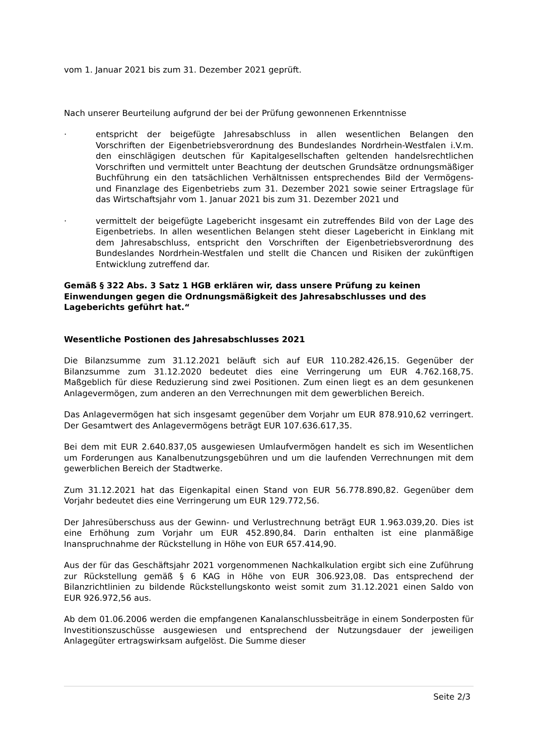vom 1. Januar 2021 bis zum 31. Dezember 2021 geprüft.
Nach unserer Beurteilung aufgrund der bei der Prüfung gewonnenen Erkenntnisse
· entspricht der beigefügte Jahresabschluss in allen wesentlichen Belangen den Vorschriften der Eigenbetriebsverordnung des Bundeslandes Nordrhein-Westfalen i.V.m. den einschlägigen deutschen für Kapitalgesellschaften geltenden handelsrechtlichen Vorschriften und vermittelt unter Beachtung der deutschen Grundsätze ordnungsmäßiger Buchführung ein den tatsächlichen Verhältnissen entsprechendes Bild der Vermögens- und Finanzlage des Eigenbetriebs zum 31. Dezember 2021 sowie seiner Ertragslage für das Wirtschaftsjahr vom 1. Januar 2021 bis zum 31. Dezember 2021 und
· vermittelt der beigefügte Lagebericht insgesamt ein zutreffendes Bild von der Lage des Eigenbetriebs. In allen wesentlichen Belangen steht dieser Lagebericht in Einklang mit dem Jahresabschluss, entspricht den Vorschriften der Eigenbetriebsverordnung des Bundeslandes Nordrhein-Westfalen und stellt die Chancen und Risiken der zukünftigen Entwicklung zutreffend dar.
Gemäß § 322 Abs. 3 Satz 1 HGB erklären wir, dass unsere Prüfung zu keinen Einwendungen gegen die Ordnungsmäßigkeit des Jahresabschlusses und des Lageberichts geführt hat.“
Wesentliche Postionen des Jahresabschlusses 2021
Die Bilanzsumme zum 31.12.2021 beläuft sich auf EUR 110.282.426,15. Gegenüber der Bilanzsumme zum 31.12.2020 bedeutet dies eine Verringerung um EUR 4.762.168,75. Maßgeblich für diese Reduzierung sind zwei Positionen. Zum einen liegt es an dem gesunkenen Anlagevermögen, zum anderen an den Verrechnungen mit dem gewerblichen Bereich.
Das Anlagevermögen hat sich insgesamt gegenüber dem Vorjahr um EUR 878.910,62 verringert. Der Gesamtwert des Anlagevermögens beträgt EUR 107.636.617,35.
Bei dem mit EUR 2.640.837,05 ausgewiesen Umlaufvermögen handelt es sich im Wesentlichen um Forderungen aus Kanalbenutzungsgebühren und um die laufenden Verrechnungen mit dem gewerblichen Bereich der Stadtwerke.
Zum 31.12.2021 hat das Eigenkapital einen Stand von EUR 56.778.890,82. Gegenüber dem Vorjahr bedeutet dies eine Verringerung um EUR 129.772,56.
Der Jahresüberschuss aus der Gewinn- und Verlustrechnung beträgt EUR 1.963.039,20. Dies ist eine Erhöhung zum Vorjahr um EUR 452.890,84. Darin enthalten ist eine planmäßige Inanspruchnahme der Rückstellung in Höhe von EUR 657.414,90.
Aus der für das Geschäftsjahr 2021 vorgenommenen Nachkalkulation ergibt sich eine Zuführung zur Rückstellung gemäß § 6 KAG in Höhe von EUR 306.923,08. Das entsprechend der Bilanzrichtlinien zu bildende Rückstellungskonto weist somit zum 31.12.2021 einen Saldo von EUR 926.972,56 aus.
Ab dem 01.06.2006 werden die empfangenen Kanalanschlussbeiträge in einem Sonderposten für Investitionszuschüsse ausgewiesen und entsprechend der Nutzungsdauer der jeweiligen Anlagegüter ertragswirksam aufgelöst. Die Summe dieser
Seite 2/3